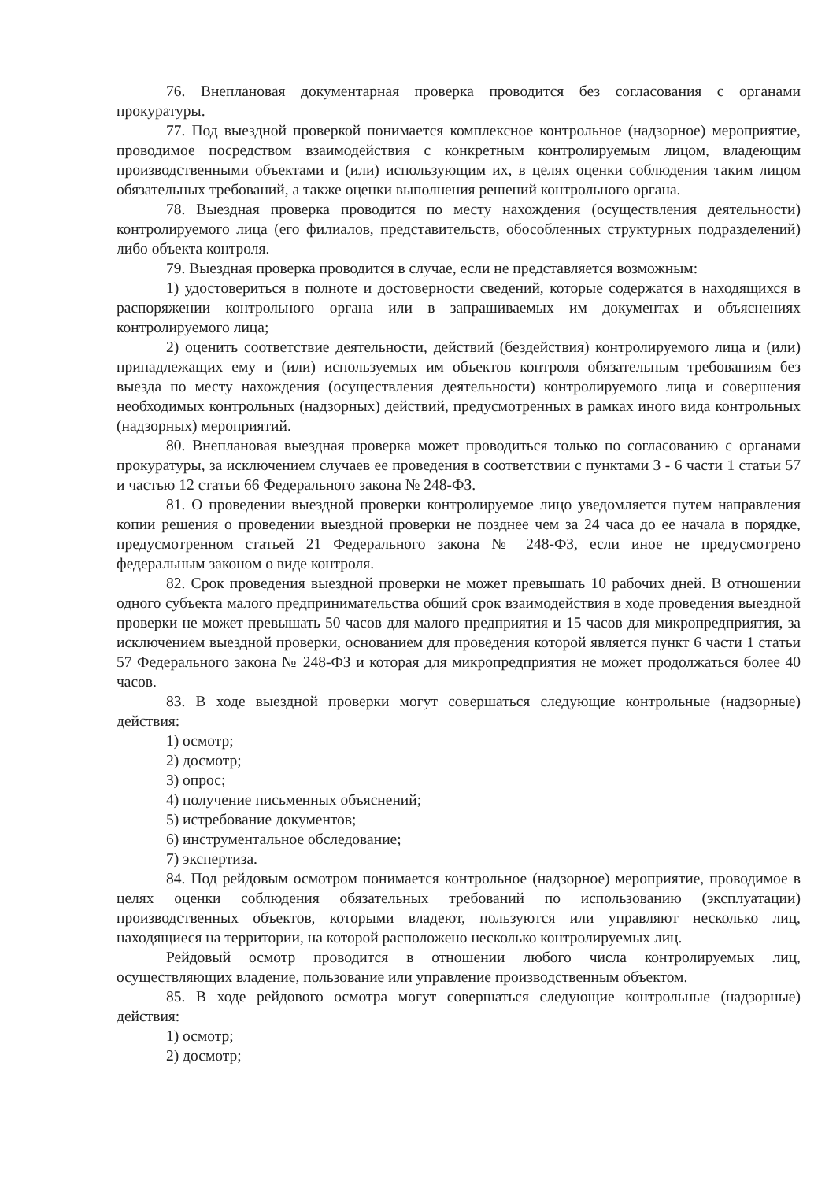76. Внеплановая документарная проверка проводится без согласования с органами прокуратуры.
77. Под выездной проверкой понимается комплексное контрольное (надзорное) мероприятие, проводимое посредством взаимодействия с конкретным контролируемым лицом, владеющим производственными объектами и (или) использующим их, в целях оценки соблюдения таким лицом обязательных требований, а также оценки выполнения решений контрольного органа.
78. Выездная проверка проводится по месту нахождения (осуществления деятельности) контролируемого лица (его филиалов, представительств, обособленных структурных подразделений) либо объекта контроля.
79. Выездная проверка проводится в случае, если не представляется возможным:
1) удостовериться в полноте и достоверности сведений, которые содержатся в находящихся в распоряжении контрольного органа или в запрашиваемых им документах и объяснениях контролируемого лица;
2) оценить соответствие деятельности, действий (бездействия) контролируемого лица и (или) принадлежащих ему и (или) используемых им объектов контроля обязательным требованиям без выезда по месту нахождения (осуществления деятельности) контролируемого лица и совершения необходимых контрольных (надзорных) действий, предусмотренных в рамках иного вида контрольных (надзорных) мероприятий.
80. Внеплановая выездная проверка может проводиться только по согласованию с органами прокуратуры, за исключением случаев ее проведения в соответствии с пунктами 3 - 6 части 1 статьи 57 и частью 12 статьи 66 Федерального закона № 248-ФЗ.
81. О проведении выездной проверки контролируемое лицо уведомляется путем направления копии решения о проведении выездной проверки не позднее чем за 24 часа до ее начала в порядке, предусмотренном статьей 21 Федерального закона № 248-ФЗ, если иное не предусмотрено федеральным законом о виде контроля.
82. Срок проведения выездной проверки не может превышать 10 рабочих дней. В отношении одного субъекта малого предпринимательства общий срок взаимодействия в ходе проведения выездной проверки не может превышать 50 часов для малого предприятия и 15 часов для микропредприятия, за исключением выездной проверки, основанием для проведения которой является пункт 6 части 1 статьи 57 Федерального закона № 248-ФЗ и которая для микропредприятия не может продолжаться более 40 часов.
83. В ходе выездной проверки могут совершаться следующие контрольные (надзорные) действия:
1) осмотр;
2) досмотр;
3) опрос;
4) получение письменных объяснений;
5) истребование документов;
6) инструментальное обследование;
7) экспертиза.
84. Под рейдовым осмотром понимается контрольное (надзорное) мероприятие, проводимое в целях оценки соблюдения обязательных требований по использованию (эксплуатации) производственных объектов, которыми владеют, пользуются или управляют несколько лиц, находящиеся на территории, на которой расположено несколько контролируемых лиц.
Рейдовый осмотр проводится в отношении любого числа контролируемых лиц, осуществляющих владение, пользование или управление производственным объектом.
85. В ходе рейдового осмотра могут совершаться следующие контрольные (надзорные) действия:
1) осмотр;
2) досмотр;